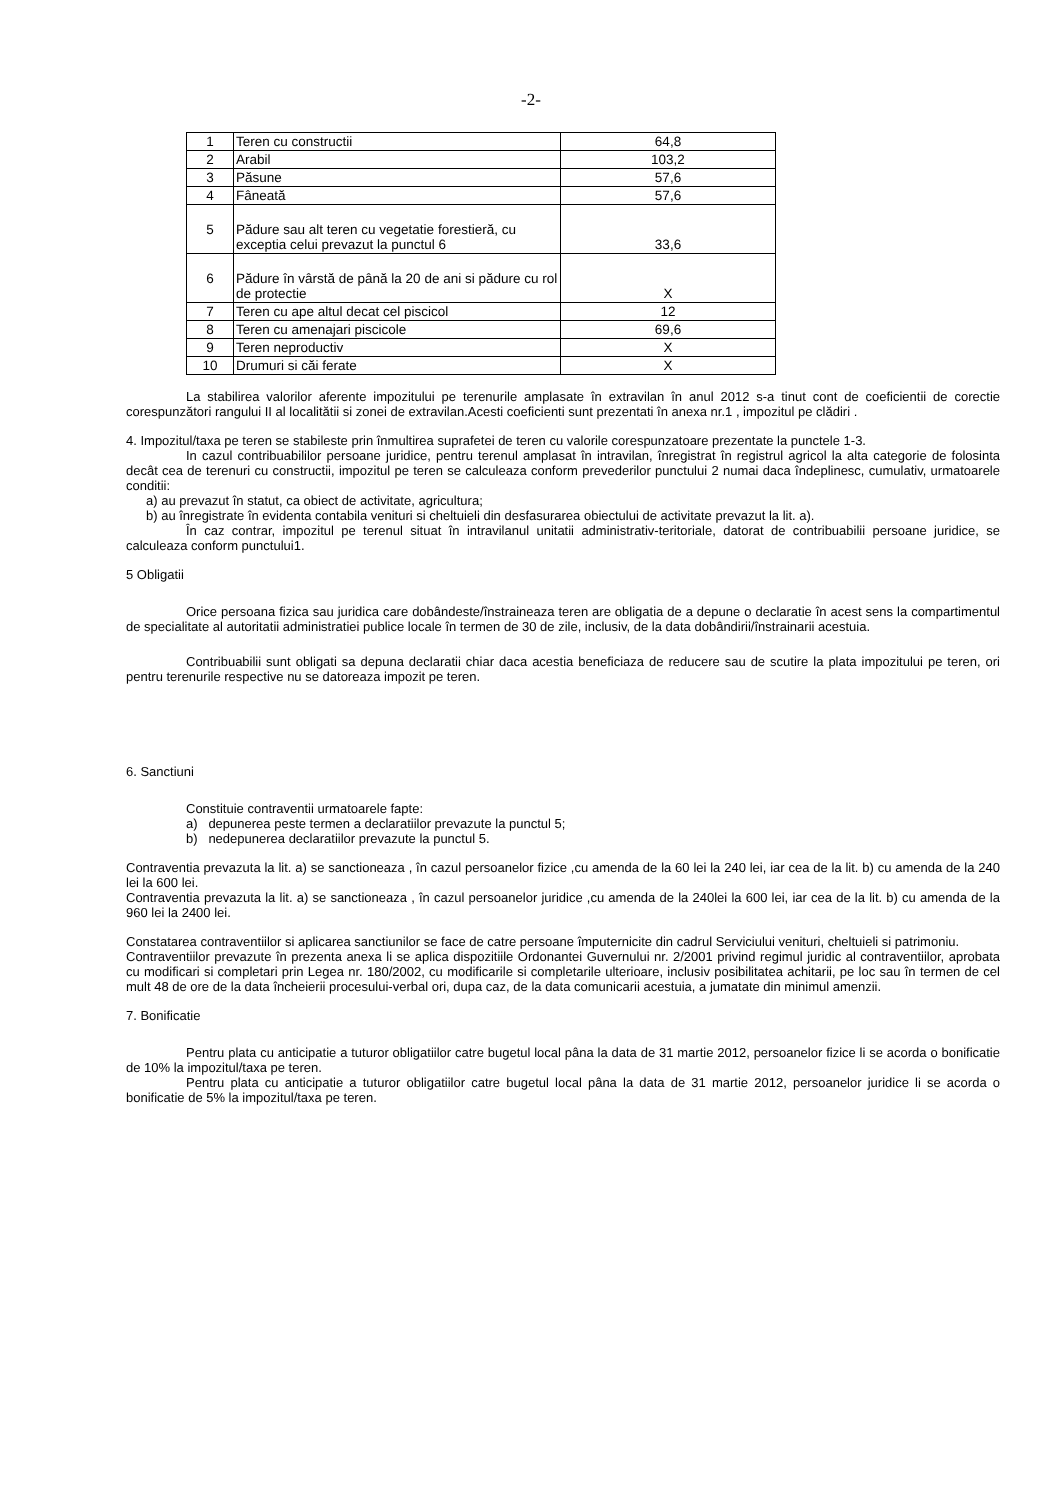-2-
| 1 | Teren cu constructii | 64,8 |
| 2 | Arabil | 103,2 |
| 3 | Păsune | 57,6 |
| 4 | Fâneată | 57,6 |
| 5 | Pădure sau alt teren cu vegetatie forestieră, cu exceptia celui prevazut la punctul 6 | 33,6 |
| 6 | Pădure în vârstă de până la 20 de ani si pădure cu rol de protectie | X |
| 7 | Teren cu ape altul decat cel piscicol | 12 |
| 8 | Teren cu amenajari piscicole | 69,6 |
| 9 | Teren neproductiv | X |
| 10 | Drumuri si căi ferate | X |
La stabilirea valorilor aferente impozitului pe terenurile amplasate în extravilan în anul 2012 s-a tinut cont de coeficientii de corectie corespunzători rangului II al localitătii si zonei de extravilan.Acesti coeficienti sunt prezentati în anexa nr.1 , impozitul pe clădiri .
4. Impozitul/taxa pe teren se stabileste prin înmultirea suprafetei de teren cu valorile corespunzatoare prezentate la punctele 1-3.
In cazul contribuabililor persoane juridice, pentru terenul amplasat în intravilan, înregistrat în registrul agricol la alta categorie de folosinta decât cea de terenuri cu constructii, impozitul pe teren se calculeaza conform prevederilor punctului 2 numai daca îndeplinesc, cumulativ, urmatoarele conditii:
a) au prevazut în statut, ca obiect de activitate, agricultura;
b) au înregistrate în evidenta contabila venituri si cheltuieli din desfasurarea obiectului de activitate prevazut la lit. a).
În caz contrar, impozitul pe terenul situat în intravilanul unitatii administrativ-teritoriale, datorat de contribuabilii persoane juridice, se calculeaza conform punctului1.
5 Obligatii
Orice persoana fizica sau juridica care dobândeste/înstraineaza teren are obligatia de a depune o declaratie în acest sens la compartimentul de specialitate al autoritatii administratiei publice locale în termen de 30 de zile, inclusiv, de la data dobândirii/înstrainarii acestuia.
Contribuabilii sunt obligati sa depuna declaratii chiar daca acestia beneficiaza de reducere sau de scutire la plata impozitului pe teren, ori pentru terenurile respective nu se datoreaza impozit pe teren.
6. Sanctiuni
Constituie contraventii urmatoarele fapte:
a) depunerea peste termen a declaratiilor prevazute la punctul 5;
b) nedepunerea declaratiilor prevazute la punctul 5.
Contraventia prevazuta la lit. a) se sanctioneaza , în cazul persoanelor fizice ,cu amenda de la 60 lei la 240 lei, iar cea de la lit. b) cu amenda de la 240 lei la 600 lei.
Contraventia prevazuta la lit. a) se sanctioneaza , în cazul persoanelor juridice ,cu amenda de la 240lei la 600 lei, iar cea de la lit. b) cu amenda de la 960 lei la 2400 lei.
Constatarea contraventiilor si aplicarea sanctiunilor se face de catre persoane împuternicite din cadrul Serviciului venituri, cheltuieli si patrimoniu.
Contraventiilor prevazute în prezenta anexa li se aplica dispozitiile Ordonantei Guvernului nr. 2/2001 privind regimul juridic al contraventiilor, aprobata cu modificari si completari prin Legea nr. 180/2002, cu modificarile si completarile ulterioare, inclusiv posibilitatea achitarii, pe loc sau în termen de cel mult 48 de ore de la data încheierii procesului-verbal ori, dupa caz, de la data comunicarii acestuia, a jumatate din minimul amenzii.
7. Bonificatie
Pentru plata cu anticipatie a tuturor obligatiilor catre bugetul local pâna la data de 31 martie 2012, persoanelor fizice li se acorda o bonificatie de 10% la impozitul/taxa pe teren.
Pentru plata cu anticipatie a tuturor obligatiilor catre bugetul local pâna la data de 31 martie 2012, persoanelor juridice li se acorda o bonificatie de 5% la impozitul/taxa pe teren.